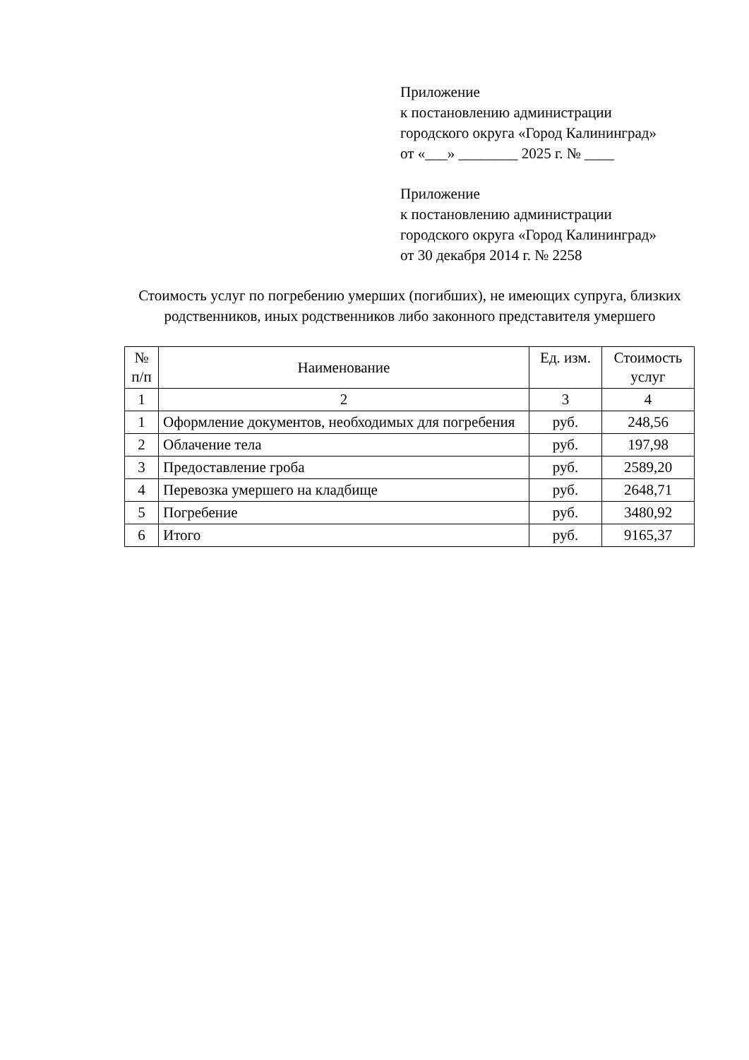Приложение
к постановлению администрации
городского округа «Город Калининград»
от «___» ________ 2025 г. № ____
Приложение
к постановлению администрации
городского округа «Город Калининград»
от 30 декабря 2014 г. № 2258
Стоимость услуг по погребению умерших (погибших), не имеющих супруга, близких родственников, иных родственников либо законного представителя умершего
| № п/п | Наименование | Ед. изм. | Стоимость услуг |
| --- | --- | --- | --- |
| 1 | 2 | 3 | 4 |
| 1 | Оформление документов, необходимых для погребения | руб. | 248,56 |
| 2 | Облачение тела | руб. | 197,98 |
| 3 | Предоставление гроба | руб. | 2589,20 |
| 4 | Перевозка умершего на кладбище | руб. | 2648,71 |
| 5 | Погребение | руб. | 3480,92 |
| 6 | Итого | руб. | 9165,37 |